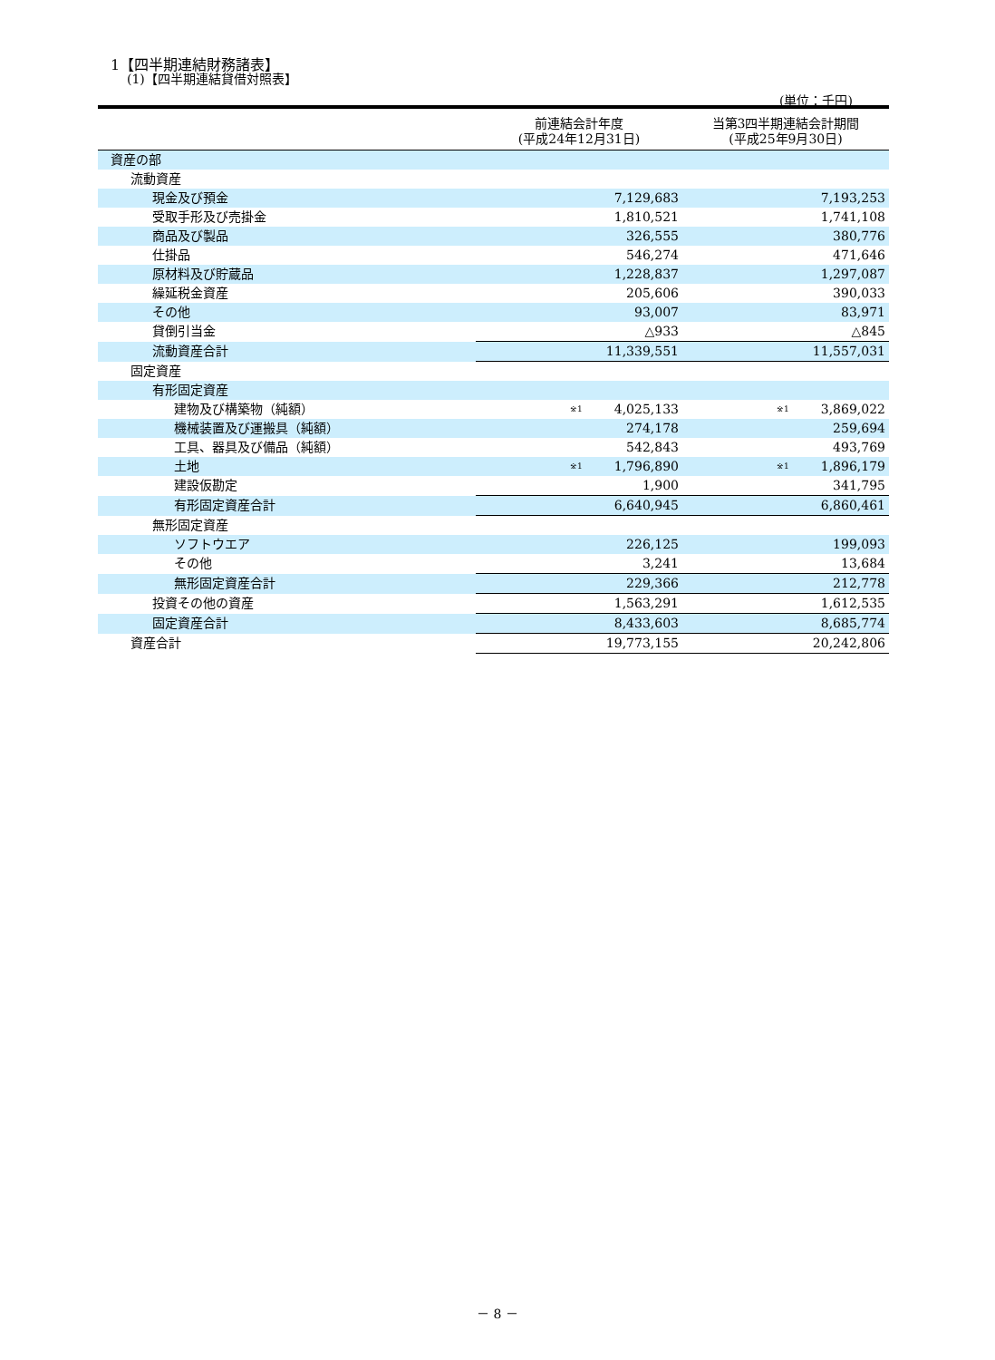1【四半期連結財務諸表】
(1)【四半期連結貸借対照表】
(単位：千円)
| | 前連結会計年度 (平成24年12月31日) | 当第3四半期連結会計期間 (平成25年9月30日) |
| --- | --- | --- |
| 資産の部 | | |
| 流動資産 | | |
| 現金及び預金 | 7,129,683 | 7,193,253 |
| 受取手形及び売掛金 | 1,810,521 | 1,741,108 |
| 商品及び製品 | 326,555 | 380,776 |
| 仕掛品 | 546,274 | 471,646 |
| 原材料及び貯蔵品 | 1,228,837 | 1,297,087 |
| 繰延税金資産 | 205,606 | 390,033 |
| その他 | 93,007 | 83,971 |
| 貸倒引当金 | △933 | △845 |
| 流動資産合計 | 11,339,551 | 11,557,031 |
| 固定資産 | | |
| 有形固定資産 | | |
| 建物及び構築物（純額） | <sup>※1</sup> 4,025,133 | <sup>※1</sup> 3,869,022 |
| 機械装置及び運搬具（純額） | 274,178 | 259,694 |
| 工具、器具及び備品（純額） | 542,843 | 493,769 |
| 土地 | <sup>※1</sup> 1,796,890 | <sup>※1</sup> 1,896,179 |
| 建設仮勘定 | 1,900 | 341,795 |
| 有形固定資産合計 | 6,640,945 | 6,860,461 |
| 無形固定資産 | | |
| ソフトウエア | 226,125 | 199,093 |
| その他 | 3,241 | 13,684 |
| 無形固定資産合計 | 229,366 | 212,778 |
| 投資その他の資産 | 1,563,291 | 1,612,535 |
| 固定資産合計 | 8,433,603 | 8,685,774 |
| 資産合計 | 19,773,155 | 20,242,806 |
－ 8 －